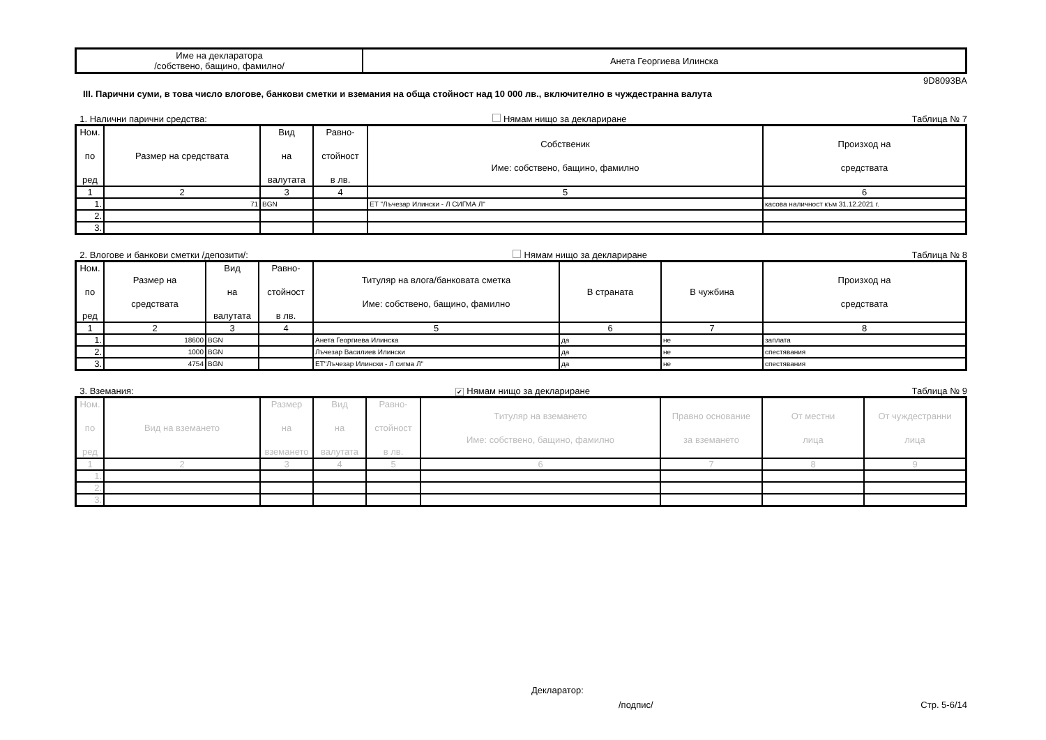| Име на декларатора /собствено, бащино, фамилно/ | Анета Георгиева Илинска |
9D8093BA
III. Парични суми, в това число влогове, банкови сметки и вземания на обща стойност над 10 000 лв., включително в чуждестранна валута
1. Налични парични средства: Нямам нищо за деклариране Таблица № 7
| Ном. по ред | Размер на средствата | Вид на валутата | Равно- стойност в лв. | Собственик Име: собствено, бащино, фамилно | Произход на средствата |
| --- | --- | --- | --- | --- | --- |
| 1 | 2 | 3 | 4 | 5 | 6 |
| 1. | 71 | BGN | | ЕТ "Лъчезар Илински - Л СИГМА Л" | касова наличност към 31.12.2021 г. |
| 2. | | | | | |
| 3. | | | | | |
2. Влогове и банкови сметки /депозити/: Нямам нищо за деклариране Таблица № 8
| Ном. по ред | Размер на средствата | Вид на валутата | Равно- стойност в лв. | Титуляр на влога/банковата сметка Име: собствено, бащино, фамилно | В страната | В чужбина | Произход на средствата |
| --- | --- | --- | --- | --- | --- | --- | --- |
| 1 | 2 | 3 | 4 | 5 | 6 | 7 | 8 |
| 1. | 18600 | BGN | | Анета Георгиева Илинска | да | не | заплата |
| 2. | 1000 | BGN | | Лъчезар Василиев Илински | да | не | спестявания |
| 3. | 4754 | BGN | | ЕТ"Лъчезар Илински - Л сигма Л" | да | не | спестявания |
3. Вземания: ✔ Нямам нищо за деклариране Таблица № 9
| Ном. по ред | Вид на вземането | Размер на вземането | Вид на валутата | Равно- стойност в лв. | Титуляр на вземането Име: собствено, бащино, фамилно | Правно основание за вземането | От местни лица | От чуждестранни лица |
| --- | --- | --- | --- | --- | --- | --- | --- | --- |
| 1 | 2 | 3 | 4 | 5 | 6 | 7 | 8 | 9 |
| 1. | | | | | | | | |
| 2. | | | | | | | | |
| 3. | | | | | | | | |
Декларатор:
/подпис/ Стр. 5-6/14